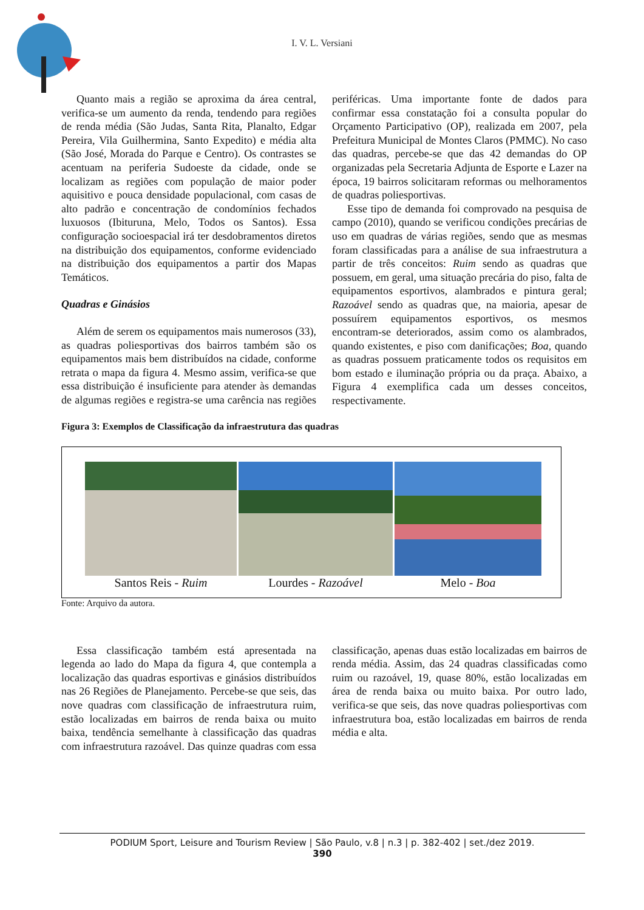I. V. L. Versiani
Quanto mais a região se aproxima da área central, verifica-se um aumento da renda, tendendo para regiões de renda média (São Judas, Santa Rita, Planalto, Edgar Pereira, Vila Guilhermina, Santo Expedito) e média alta (São José, Morada do Parque e Centro). Os contrastes se acentuam na periferia Sudoeste da cidade, onde se localizam as regiões com população de maior poder aquisitivo e pouca densidade populacional, com casas de alto padrão e concentração de condomínios fechados luxuosos (Ibituruna, Melo, Todos os Santos). Essa configuração socioespacial irá ter desdobramentos diretos na distribuição dos equipamentos, conforme evidenciado na distribuição dos equipamentos a partir dos Mapas Temáticos.
Quadras e Ginásios
Além de serem os equipamentos mais numerosos (33), as quadras poliesportivas dos bairros também são os equipamentos mais bem distribuídos na cidade, conforme retrata o mapa da figura 4. Mesmo assim, verifica-se que essa distribuição é insuficiente para atender às demandas de algumas regiões e registra-se uma carência nas regiões periféricas. Uma importante fonte de dados para confirmar essa constatação foi a consulta popular do Orçamento Participativo (OP), realizada em 2007, pela Prefeitura Municipal de Montes Claros (PMMC). No caso das quadras, percebe-se que das 42 demandas do OP organizadas pela Secretaria Adjunta de Esporte e Lazer na época, 19 bairros solicitaram reformas ou melhoramentos de quadras poliesportivas.
Esse tipo de demanda foi comprovado na pesquisa de campo (2010), quando se verificou condições precárias de uso em quadras de várias regiões, sendo que as mesmas foram classificadas para a análise de sua infraestrutura a partir de três conceitos: Ruim sendo as quadras que possuem, em geral, uma situação precária do piso, falta de equipamentos esportivos, alambrados e pintura geral; Razoável sendo as quadras que, na maioria, apesar de possuírem equipamentos esportivos, os mesmos encontram-se deteriorados, assim como os alambrados, quando existentes, e piso com danificações; Boa, quando as quadras possuem praticamente todos os requisitos em bom estado e iluminação própria ou da praça. Abaixo, a Figura 4 exemplifica cada um desses conceitos, respectivamente.
Figura 3: Exemplos de Classificação da infraestrutura das quadras
Santos Reis - Ruim Lourdes - Razoável Melo - Boa
Fonte: Arquivo da autora.
Essa classificação também está apresentada na legenda ao lado do Mapa da figura 4, que contempla a localização das quadras esportivas e ginásios distribuídos nas 26 Regiões de Planejamento. Percebe-se que seis, das nove quadras com classificação de infraestrutura ruim, estão localizadas em bairros de renda baixa ou muito baixa, tendência semelhante à classificação das quadras com infraestrutura razoável. Das quinze quadras com essa classificação, apenas duas estão localizadas em bairros de renda média. Assim, das 24 quadras classificadas como ruim ou razoável, 19, quase 80%, estão localizadas em área de renda baixa ou muito baixa. Por outro lado, verifica-se que seis, das nove quadras poliesportivas com infraestrutura boa, estão localizadas em bairros de renda média e alta.
PODIUM Sport, Leisure and Tourism Review | São Paulo, v.8 | n.3 | p. 382-402 | set./dez 2019.
390